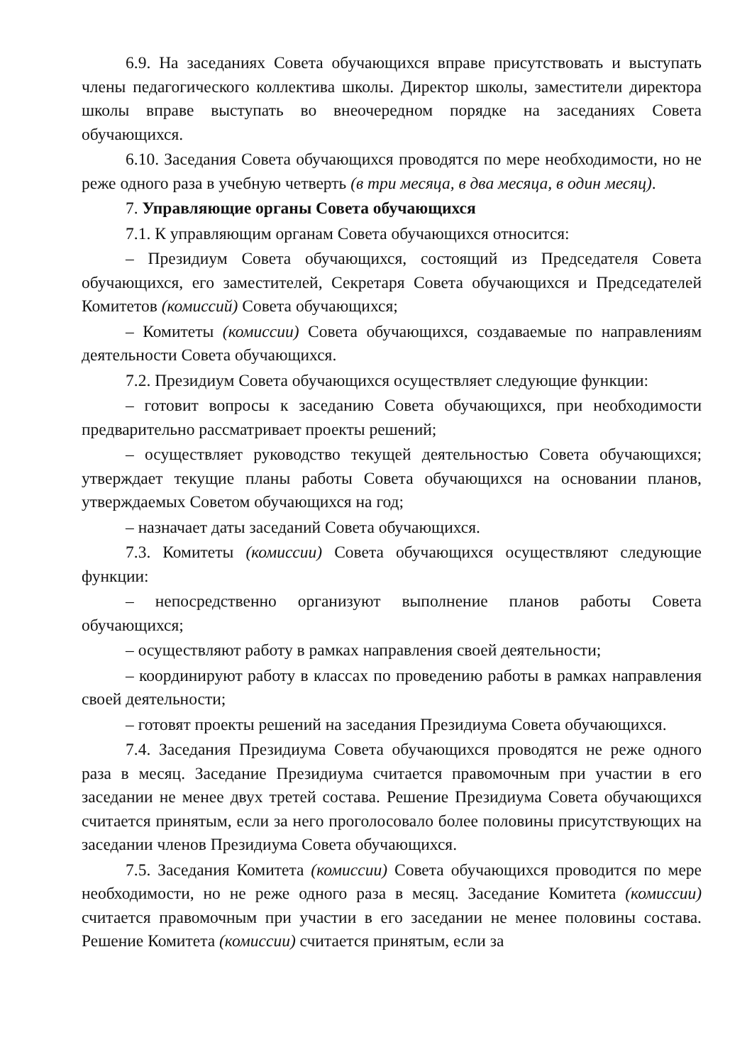6.9. На заседаниях Совета обучающихся вправе присутствовать и выступать члены педагогического коллектива школы. Директор школы, заместители директора школы вправе выступать во внеочередном порядке на заседаниях Совета обучающихся.
6.10. Заседания Совета обучающихся проводятся по мере необходимости, но не реже одного раза в учебную четверть (в три месяца, в два месяца, в один месяц).
7. Управляющие органы Совета обучающихся
7.1. К управляющим органам Совета обучающихся относится:
– Президиум Совета обучающихся, состоящий из Председателя Совета обучающихся, его заместителей, Секретаря Совета обучающихся и Председателей Комитетов (комиссий) Совета обучающихся;
– Комитеты (комиссии) Совета обучающихся, создаваемые по направлениям деятельности Совета обучающихся.
7.2. Президиум Совета обучающихся осуществляет следующие функции:
– готовит вопросы к заседанию Совета обучающихся, при необходимости предварительно рассматривает проекты решений;
– осуществляет руководство текущей деятельностью Совета обучающихся; утверждает текущие планы работы Совета обучающихся на основании планов, утверждаемых Советом обучающихся на год;
– назначает даты заседаний Совета обучающихся.
7.3. Комитеты (комиссии) Совета обучающихся осуществляют следующие функции:
– непосредственно организуют выполнение планов работы Совета обучающихся;
– осуществляют работу в рамках направления своей деятельности;
– координируют работу в классах по проведению работы в рамках направления своей деятельности;
– готовят проекты решений на заседания Президиума Совета обучающихся.
7.4. Заседания Президиума Совета обучающихся проводятся не реже одного раза в месяц. Заседание Президиума считается правомочным при участии в его заседании не менее двух третей состава. Решение Президиума Совета обучающихся считается принятым, если за него проголосовало более половины присутствующих на заседании членов Президиума Совета обучающихся.
7.5. Заседания Комитета (комиссии) Совета обучающихся проводится по мере необходимости, но не реже одного раза в месяц. Заседание Комитета (комиссии) считается правомочным при участии в его заседании не менее половины состава. Решение Комитета (комиссии) считается принятым, если за